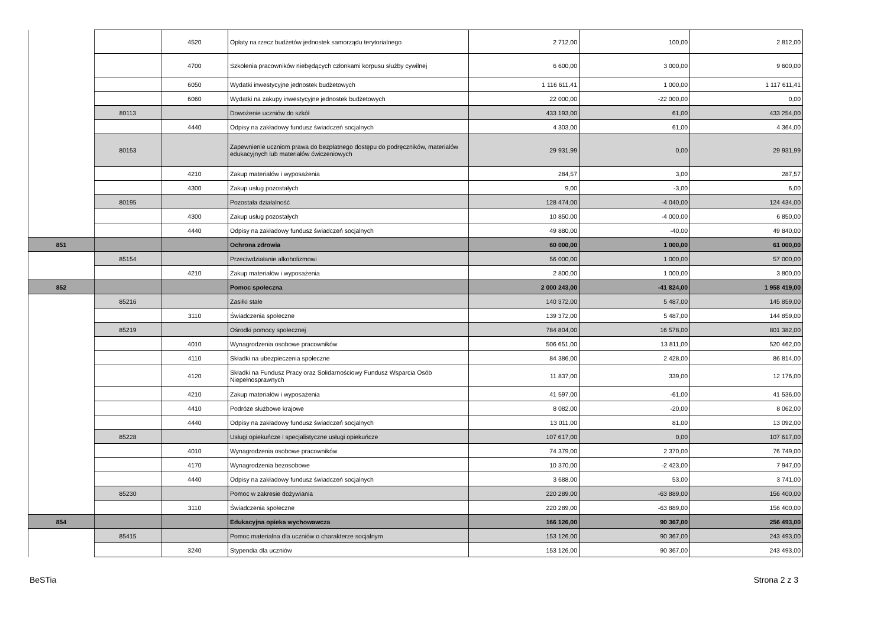| | | 4520 | Opłaty na rzecz budżetów jednostek samorządu terytorialnego | 2 712,00 | 100,00 | 2 812,00 |
| | | 4700 | Szkolenia pracowników niebędących członkami korpusu służby cywilnej | 6 600,00 | 3 000,00 | 9 600,00 |
| | | 6050 | Wydatki inwestycyjne jednostek budżetowych | 1 116 611,41 | 1 000,00 | 1 117 611,41 |
| | | 6060 | Wydatki na zakupy inwestycyjne jednostek budżetowych | 22 000,00 | -22 000,00 | 0,00 |
| | 80113 | | Dowożenie uczniów do szkół | 433 193,00 | 61,00 | 433 254,00 |
| | | 4440 | Odpisy na zakładowy fundusz świadczeń socjalnych | 4 303,00 | 61,00 | 4 364,00 |
| | 80153 | | Zapewnienie uczniom prawa do bezpłatnego dostępu do podręczników, materiałów edukacyjnych lub materiałów ćwiczeniowych | 29 931,99 | 0,00 | 29 931,99 |
| | | 4210 | Zakup materiałów i wyposażenia | 284,57 | 3,00 | 287,57 |
| | | 4300 | Zakup usług pozostałych | 9,00 | -3,00 | 6,00 |
| | 80195 | | Pozostała działalność | 128 474,00 | -4 040,00 | 124 434,00 |
| | | 4300 | Zakup usług pozostałych | 10 850,00 | -4 000,00 | 6 850,00 |
| | | 4440 | Odpisy na zakładowy fundusz świadczeń socjalnych | 49 880,00 | -40,00 | 49 840,00 |
| 851 | | | Ochrona zdrowia | 60 000,00 | 1 000,00 | 61 000,00 |
| | 85154 | | Przeciwdziałanie alkoholizmowi | 56 000,00 | 1 000,00 | 57 000,00 |
| | | 4210 | Zakup materiałów i wyposażenia | 2 800,00 | 1 000,00 | 3 800,00 |
| 852 | | | Pomoc społeczna | 2 000 243,00 | -41 824,00 | 1 958 419,00 |
| | 85216 | | Zasiłki stałe | 140 372,00 | 5 487,00 | 145 859,00 |
| | | 3110 | Świadczenia społeczne | 139 372,00 | 5 487,00 | 144 859,00 |
| | 85219 | | Ośrodki pomocy społecznej | 784 804,00 | 16 578,00 | 801 382,00 |
| | | 4010 | Wynagrodzenia osobowe pracowników | 506 651,00 | 13 811,00 | 520 462,00 |
| | | 4110 | Składki na ubezpieczenia społeczne | 84 386,00 | 2 428,00 | 86 814,00 |
| | | 4120 | Składki na Fundusz Pracy oraz Solidarnościowy Fundusz Wsparcia Osób Niepełnosprawnych | 11 837,00 | 339,00 | 12 176,00 |
| | | 4210 | Zakup materiałów i wyposażenia | 41 597,00 | -61,00 | 41 536,00 |
| | | 4410 | Podróże służbowe krajowe | 8 082,00 | -20,00 | 8 062,00 |
| | | 4440 | Odpisy na zakładowy fundusz świadczeń socjalnych | 13 011,00 | 81,00 | 13 092,00 |
| | 85228 | | Usługi opiekuńcze i specjalistyczne usługi opiekuńcze | 107 617,00 | 0,00 | 107 617,00 |
| | | 4010 | Wynagrodzenia osobowe pracowników | 74 379,00 | 2 370,00 | 76 749,00 |
| | | 4170 | Wynagrodzenia bezosobowe | 10 370,00 | -2 423,00 | 7 947,00 |
| | | 4440 | Odpisy na zakładowy fundusz świadczeń socjalnych | 3 688,00 | 53,00 | 3 741,00 |
| | 85230 | | Pomoc w zakresie dożywiania | 220 289,00 | -63 889,00 | 156 400,00 |
| | | 3110 | Świadczenia społeczne | 220 289,00 | -63 889,00 | 156 400,00 |
| 854 | | | Edukacyjna opieka wychowawcza | 166 126,00 | 90 367,00 | 256 493,00 |
| | 85415 | | Pomoc materialna dla uczniów o charakterze socjalnym | 153 126,00 | 90 367,00 | 243 493,00 |
| | | 3240 | Stypendia dla uczniów | 153 126,00 | 90 367,00 | 243 493,00 |
BeSTia Strona 2 z 3